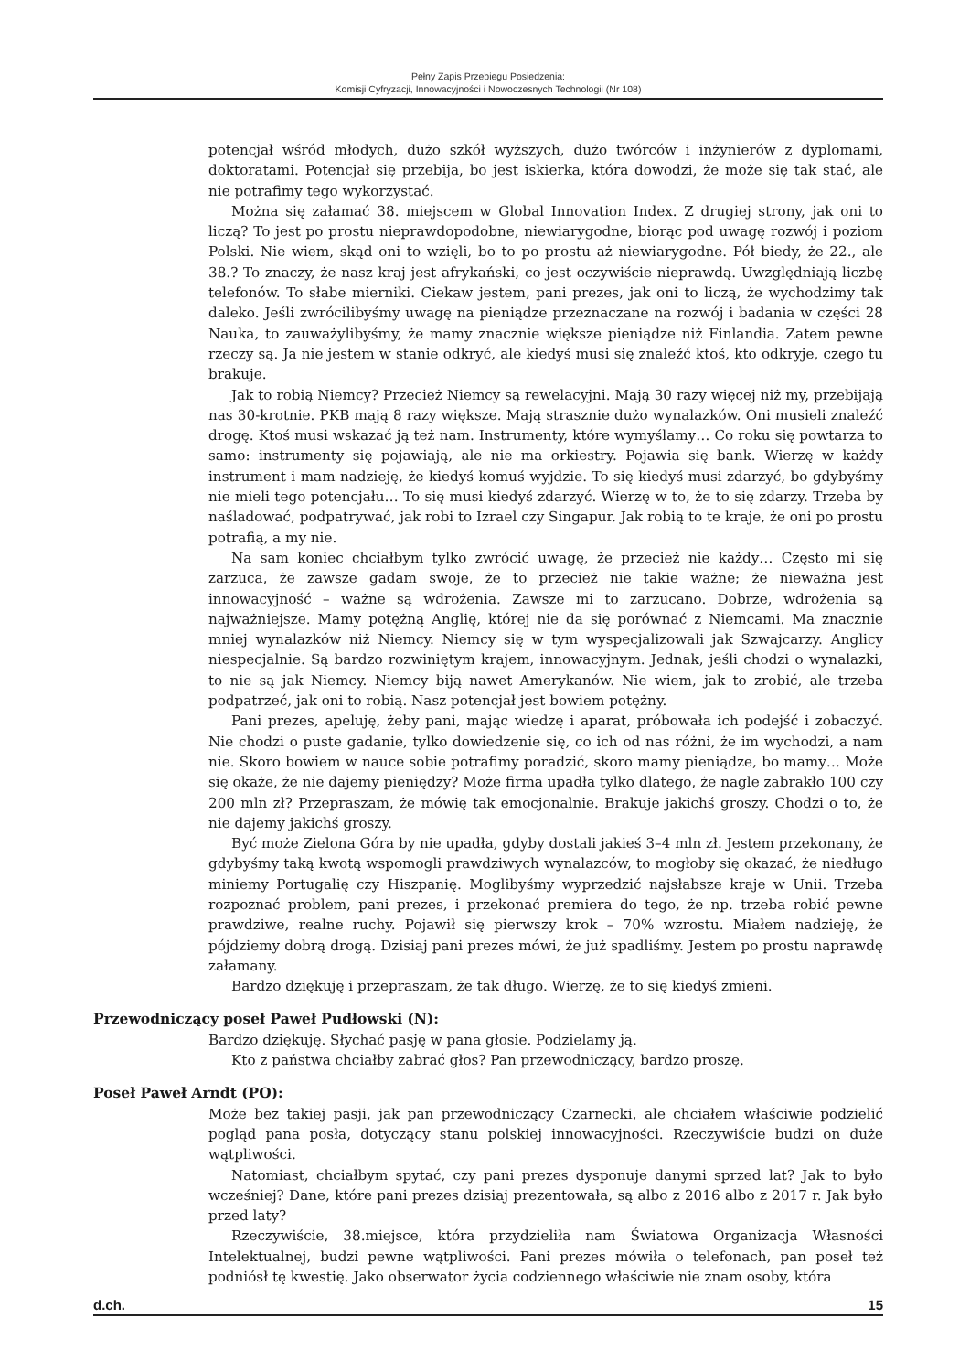Pełny Zapis Przebiegu Posiedzenia:
Komisji Cyfryzacji, Innowacyjności i Nowoczesnych Technologii (Nr 108)
potencjał wśród młodych, dużo szkół wyższych, dużo twórców i inżynierów z dyplomami, doktoratami. Potencjał się przebija, bo jest iskierka, która dowodzi, że może się tak stać, ale nie potrafimy tego wykorzystać.
Można się załamać 38. miejscem w Global Innovation Index. Z drugiej strony, jak oni to liczą? To jest po prostu nieprawdopodobne, niewiarygodne, biorąc pod uwagę rozwój i poziom Polski. Nie wiem, skąd oni to wzięli, bo to po prostu aż niewiarygodne. Pół biedy, że 22., ale 38.? To znaczy, że nasz kraj jest afrykański, co jest oczywiście nieprawdą. Uwzględniają liczbę telefonów. To słabe mierniki. Ciekaw jestem, pani prezes, jak oni to liczą, że wychodzimy tak daleko. Jeśli zwrócilibyśmy uwagę na pieniądze przeznaczane na rozwój i badania w części 28 Nauka, to zauważylibyśmy, że mamy znacznie większe pieniądze niż Finlandia. Zatem pewne rzeczy są. Ja nie jestem w stanie odkryć, ale kiedyś musi się znaleźć ktoś, kto odkryje, czego tu brakuje.
Jak to robią Niemcy? Przecież Niemcy są rewelacyjni. Mają 30 razy więcej niż my, przebijają nas 30-krotnie. PKB mają 8 razy większe. Mają strasznie dużo wynalazków. Oni musieli znaleźć drogę. Ktoś musi wskazać ją też nam. Instrumenty, które wymyślamy… Co roku się powtarza to samo: instrumenty się pojawiają, ale nie ma orkiestry. Pojawia się bank. Wierzę w każdy instrument i mam nadzieję, że kiedyś komuś wyjdzie. To się kiedyś musi zdarzyć, bo gdybyśmy nie mieli tego potencjału… To się musi kiedyś zdarzyć. Wierzę w to, że to się zdarzy. Trzeba by naśladować, podpatrywać, jak robi to Izrael czy Singapur. Jak robią to te kraje, że oni po prostu potrafią, a my nie.
Na sam koniec chciałbym tylko zwrócić uwagę, że przecież nie każdy… Często mi się zarzuca, że zawsze gadam swoje, że to przecież nie takie ważne; że nieważna jest innowacyjność – ważne są wdrożenia. Zawsze mi to zarzucano. Dobrze, wdrożenia są najważniejsze. Mamy potężną Anglię, której nie da się porównać z Niemcami. Ma znacznie mniej wynalazków niż Niemcy. Niemcy się w tym wyspecjalizowali jak Szwajcarzy. Anglicy niespecjalnie. Są bardzo rozwiniętym krajem, innowacyjnym. Jednak, jeśli chodzi o wynalazki, to nie są jak Niemcy. Niemcy biją nawet Amerykanów. Nie wiem, jak to zrobić, ale trzeba podpatrzeć, jak oni to robią. Nasz potencjał jest bowiem potężny.
Pani prezes, apeluję, żeby pani, mając wiedzę i aparat, próbowała ich podejść i zobaczyć. Nie chodzi o puste gadanie, tylko dowiedzenie się, co ich od nas różni, że im wychodzi, a nam nie. Skoro bowiem w nauce sobie potrafimy poradzić, skoro mamy pieniądze, bo mamy… Może się okaże, że nie dajemy pieniędzy? Może firma upadła tylko dlatego, że nagle zabrakło 100 czy 200 mln zł? Przepraszam, że mówię tak emocjonalnie. Brakuje jakichś groszy. Chodzi o to, że nie dajemy jakichś groszy.
Być może Zielona Góra by nie upadła, gdyby dostali jakieś 3–4 mln zł. Jestem przekonany, że gdybyśmy taką kwotą wspomogli prawdziwych wynalazców, to mogłoby się okazać, że niedługo miniemy Portugalię czy Hiszpanię. Moglibyśmy wyprzedzić najsłabsze kraje w Unii. Trzeba rozpoznać problem, pani prezes, i przekonać premiera do tego, że np. trzeba robić pewne prawdziwe, realne ruchy. Pojawił się pierwszy krok – 70% wzrostu. Miałem nadzieję, że pójdziemy dobrą drogą. Dzisiaj pani prezes mówi, że już spadliśmy. Jestem po prostu naprawdę załamany.
Bardzo dziękuję i przepraszam, że tak długo. Wierzę, że to się kiedyś zmieni.
Przewodniczący poseł Paweł Pudłowski (N):
Bardzo dziękuję. Słychać pasję w pana głosie. Podzielamy ją.
Kto z państwa chciałby zabrać głos? Pan przewodniczący, bardzo proszę.
Poseł Paweł Arndt (PO):
Może bez takiej pasji, jak pan przewodniczący Czarnecki, ale chciałem właściwie podzielić pogląd pana posła, dotyczący stanu polskiej innowacyjności. Rzeczywiście budzi on duże wątpliwości.
Natomiast, chciałbym spytać, czy pani prezes dysponuje danymi sprzed lat? Jak to było wcześniej? Dane, które pani prezes dzisiaj prezentowała, są albo z 2016 albo z 2017 r. Jak było przed laty?
Rzeczywiście, 38.miejsce, która przydzieliła nam Światowa Organizacja Własności Intelektualnej, budzi pewne wątpliwości. Pani prezes mówiła o telefonach, pan poseł też podniósł tę kwestię. Jako obserwator życia codziennego właściwie nie znam osoby, która
d.ch. 15